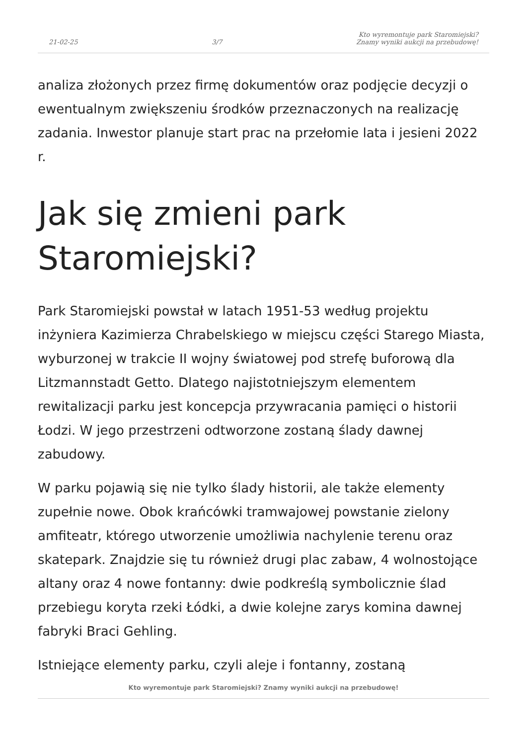21-02-25 3/7 Kto wyremontuje park Staromiejski?
Znamy wyniki aukcji na przebudowę!
analiza złożonych przez firmę dokumentów oraz podjęcie decyzji o ewentualnym zwiększeniu środków przeznaczonych na realizację zadania. Inwestor planuje start prac na przełomie lata i jesieni 2022 r.
Jak się zmieni park Staromiejski?
Park Staromiejski powstał w latach 1951-53 według projektu inżyniera Kazimierza Chrabelskiego w miejscu części Starego Miasta, wyburzonej w trakcie II wojny światowej pod strefę buforową dla Litzmannstadt Getto. Dlatego najistotniejszym elementem rewitalizacji parku jest koncepcja przywracania pamięci o historii Łodzi. W jego przestrzeni odtworzone zostaną ślady dawnej zabudowy.
W parku pojawią się nie tylko ślady historii, ale także elementy zupełnie nowe. Obok krańcówki tramwajowej powstanie zielony amfiteatr, którego utworzenie umożliwia nachylenie terenu oraz skatepark. Znajdzie się tu również drugi plac zabaw, 4 wolnostojące altany oraz 4 nowe fontanny: dwie podkreślą symbolicznie ślad przebiegu koryta rzeki Łódki, a dwie kolejne zarys komina dawnej fabryki Braci Gehling.
Istniejące elementy parku, czyli aleje i fontanny, zostaną
Kto wyremontuje park Staromiejski? Znamy wyniki aukcji na przebudowę!